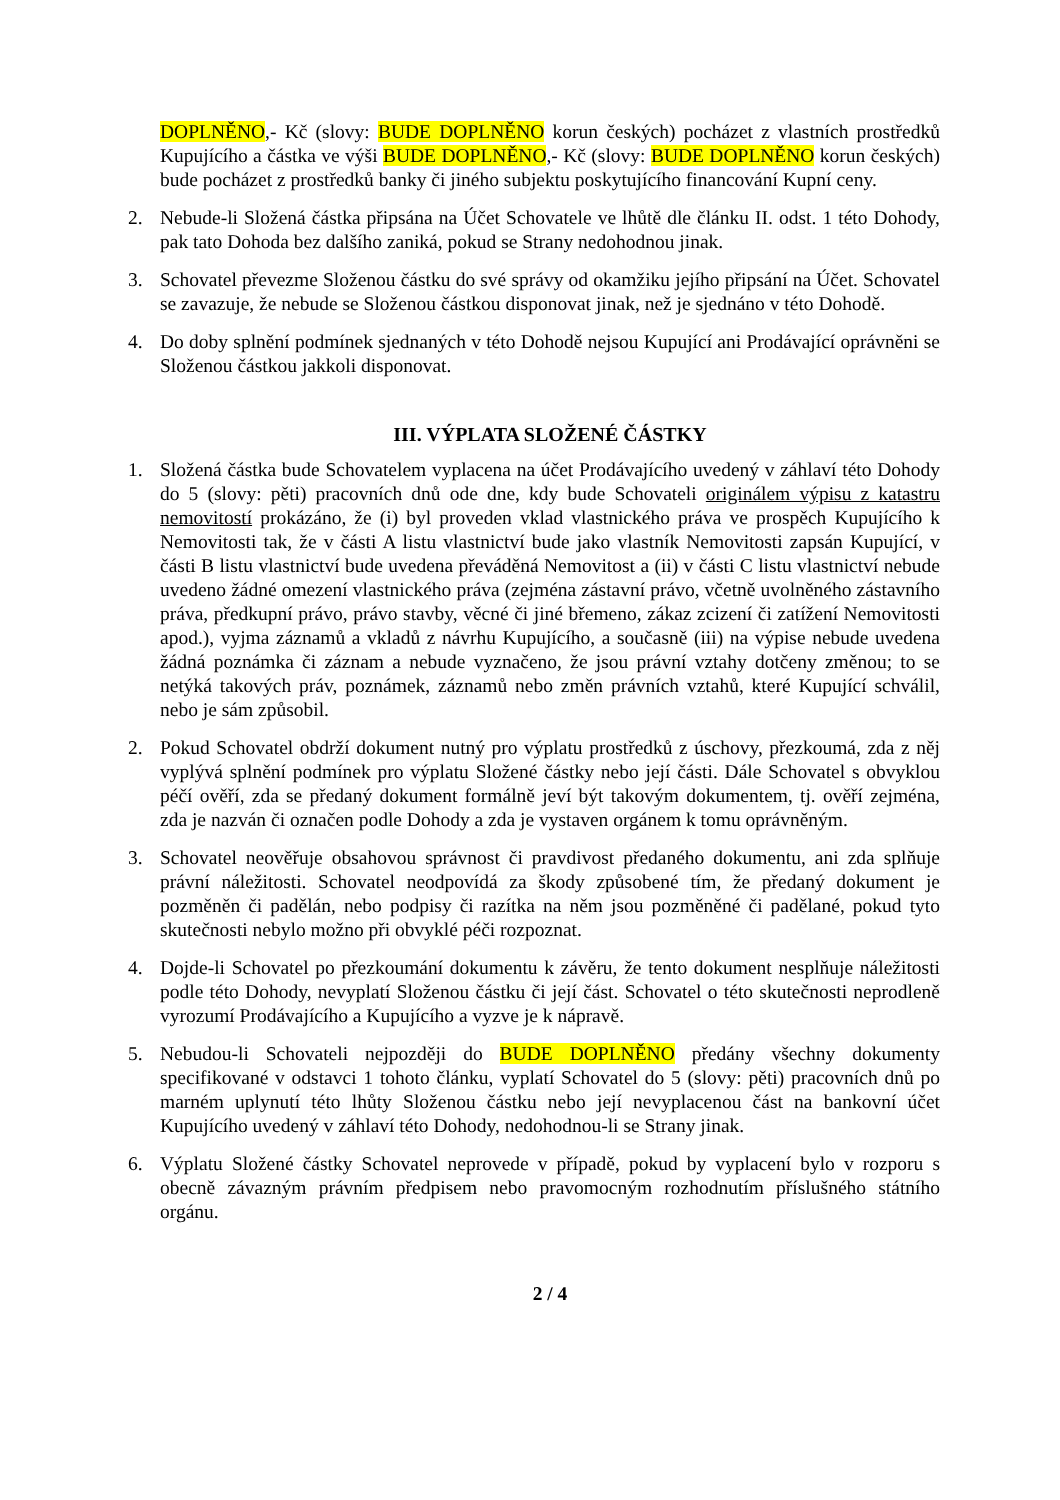DOPLNĚNO,- Kč (slovy: BUDE DOPLNĚNO korun českých) pocházet z vlastních prostředků Kupujícího a částka ve výši BUDE DOPLNĚNO,- Kč (slovy: BUDE DOPLNĚNO korun českých) bude pocházet z prostředků banky či jiného subjektu poskytujícího financování Kupní ceny.
2. Nebude-li Složená částka připsána na Účet Schovatele ve lhůtě dle článku II. odst. 1 této Dohody, pak tato Dohoda bez dalšího zaniká, pokud se Strany nedohodnou jinak.
3. Schovatel převezme Složenou částku do své správy od okamžiku jejího připsání na Účet. Schovatel se zavazuje, že nebude se Složenou částkou disponovat jinak, než je sjednáno v této Dohodě.
4. Do doby splnění podmínek sjednaných v této Dohodě nejsou Kupující ani Prodávající oprávněni se Složenou částkou jakkoli disponovat.
III. VÝPLATA SLOŽENÉ ČÁSTKY
1. Složená částka bude Schovatelem vyplacena na účet Prodávajícího uvedený v záhlaví této Dohody do 5 (slovy: pěti) pracovních dnů ode dne, kdy bude Schovateli originálem výpisu z katastru nemovitostí prokázáno, že (i) byl proveden vklad vlastnického práva ve prospěch Kupujícího k Nemovitosti tak, že v části A listu vlastnictví bude jako vlastník Nemovitosti zapsán Kupující, v části B listu vlastnictví bude uvedena převáděná Nemovitost a (ii) v části C listu vlastnictví nebude uvedeno žádné omezení vlastnického práva (zejména zástavní právo, včetně uvolněného zástavního práva, předkupní právo, právo stavby, věcné či jiné břemeno, zákaz zcizení či zatížení Nemovitosti apod.), vyjma záznamů a vkladů z návrhu Kupujícího, a současně (iii) na výpise nebude uvedena žádná poznámka či záznam a nebude vyznačeno, že jsou právní vztahy dotčeny změnou; to se netýká takových práv, poznámek, záznamů nebo změn právních vztahů, které Kupující schválil, nebo je sám způsobil.
2. Pokud Schovatel obdrží dokument nutný pro výplatu prostředků z úschovy, přezkoumá, zda z něj vyplývá splnění podmínek pro výplatu Složené částky nebo její části. Dále Schovatel s obvyklou péčí ověří, zda se předaný dokument formálně jeví být takovým dokumentem, tj. ověří zejména, zda je nazván či označen podle Dohody a zda je vystaven orgánem k tomu oprávněným.
3. Schovatel neověřuje obsahovou správnost či pravdivost předaného dokumentu, ani zda splňuje právní náležitosti. Schovatel neodpovídá za škody způsobené tím, že předaný dokument je pozměněn či padělán, nebo podpisy či razítka na něm jsou pozměněné či padělané, pokud tyto skutečnosti nebylo možno při obvyklé péči rozpoznat.
4. Dojde-li Schovatel po přezkoumání dokumentu k závěru, že tento dokument nesplňuje náležitosti podle této Dohody, nevyplatí Složenou částku či její část. Schovatel o této skutečnosti neprodleně vyrozumí Prodávajícího a Kupujícího a vyzve je k nápravě.
5. Nebudou-li Schovateli nejpozději do BUDE DOPLNĚNO předány všechny dokumenty specifikované v odstavci 1 tohoto článku, vyplatí Schovatel do 5 (slovy: pěti) pracovních dnů po marném uplynutí této lhůty Složenou částku nebo její nevyplacenou část na bankovní účet Kupujícího uvedený v záhlaví této Dohody, nedohodnou-li se Strany jinak.
6. Výplatu Složené částky Schovatel neprovede v případě, pokud by vyplacení bylo v rozporu s obecně závazným právním předpisem nebo pravomocným rozhodnutím příslušného státního orgánu.
2 / 4